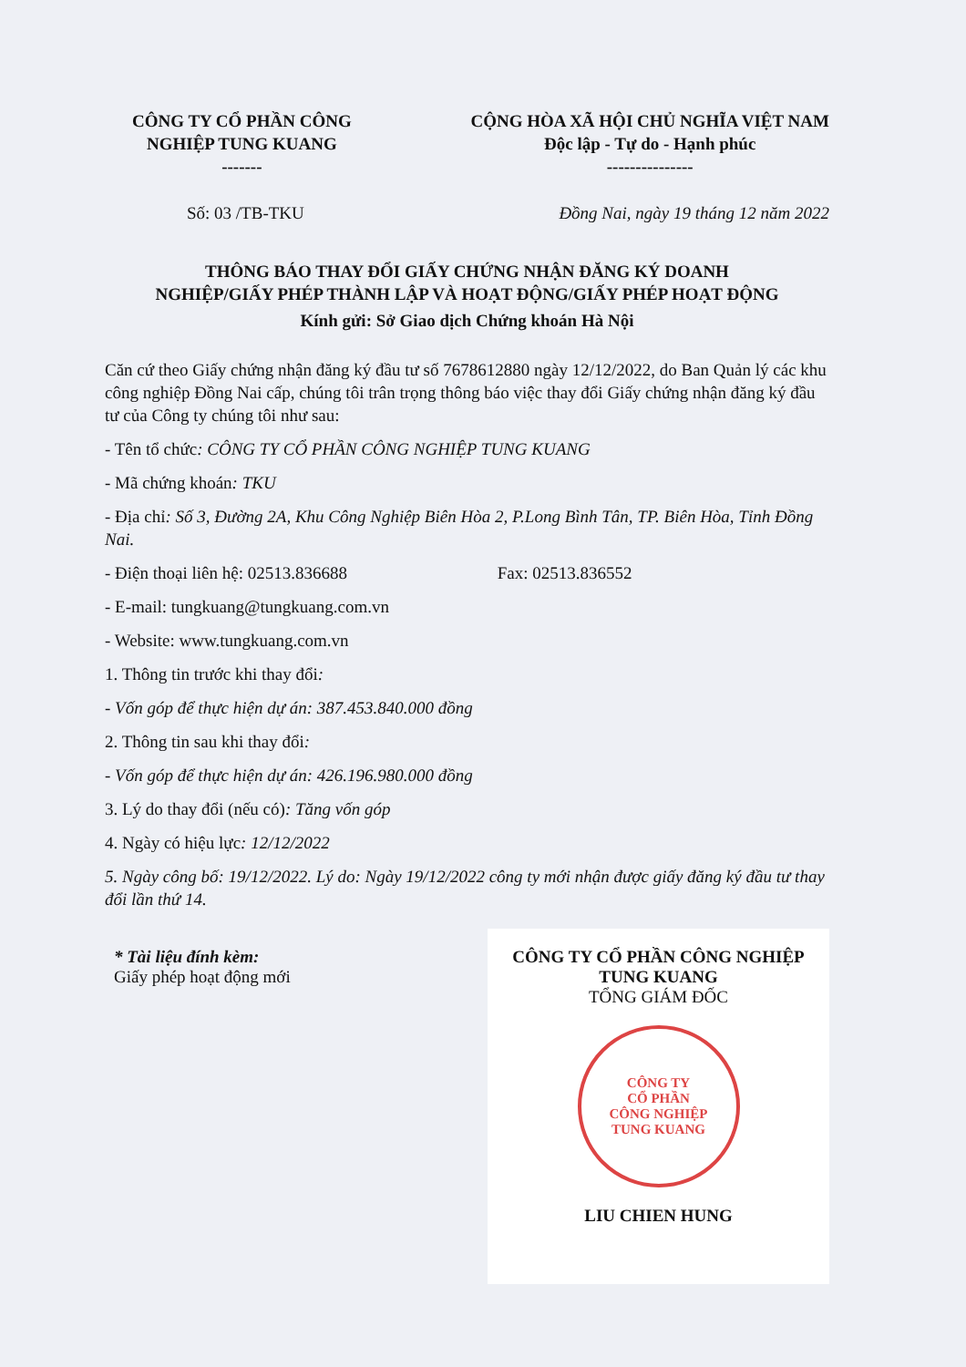CÔNG TY CỔ PHẦN CÔNG
NGHIỆP TUNG KUANG
-------
CỘNG HÒA XÃ HỘI CHỦ NGHĨA VIỆT NAM
Độc lập - Tự do - Hạnh phúc
---------------
Số: 03 /TB-TKU Đồng Nai, ngày 19 tháng 12 năm 2022
THÔNG BÁO THAY ĐỔI GIẤY CHỨNG NHẬN ĐĂNG KÝ DOANH
NGHIỆP/GIẤY PHÉP THÀNH LẬP VÀ HOẠT ĐỘNG/GIẤY PHÉP HOẠT ĐỘNG
Kính gửi: Sở Giao dịch Chứng khoán Hà Nội
Căn cứ theo Giấy chứng nhận đăng ký đầu tư số 7678612880 ngày 12/12/2022, do Ban Quản lý các khu công nghiệp Đồng Nai cấp, chúng tôi trân trọng thông báo việc thay đổi Giấy chứng nhận đăng ký đầu tư của Công ty chúng tôi như sau:
- Tên tổ chức: CÔNG TY CỔ PHẦN CÔNG NGHIỆP TUNG KUANG
- Mã chứng khoán: TKU
- Địa chỉ: Số 3, Đường 2A, Khu Công Nghiệp Biên Hòa 2, P.Long Bình Tân, TP. Biên Hòa, Tỉnh Đồng Nai.
- Điện thoại liên hệ: 02513.836688 Fax: 02513.836552
- E-mail: tungkuang@tungkuang.com.vn
- Website: www.tungkuang.com.vn
1. Thông tin trước khi thay đổi:
- Vốn góp để thực hiện dự án: 387.453.840.000 đồng
2. Thông tin sau khi thay đổi:
- Vốn góp để thực hiện dự án: 426.196.980.000 đồng
3. Lý do thay đổi (nếu có): Tăng vốn góp
4. Ngày có hiệu lực: 12/12/2022
5. Ngày công bố: 19/12/2022. Lý do: Ngày 19/12/2022 công ty mới nhận được giấy đăng ký đầu tư thay đổi lần thứ 14.
* Tài liệu đính kèm:
Giấy phép hoạt động mới
CÔNG TY CỔ PHẦN CÔNG NGHIỆP
TUNG KUANG
TỔNG GIÁM ĐỐC
CÔNG TY
CỔ PHẦN
CÔNG NGHIỆP
TUNG KUANG
LIU CHIEN HUNG